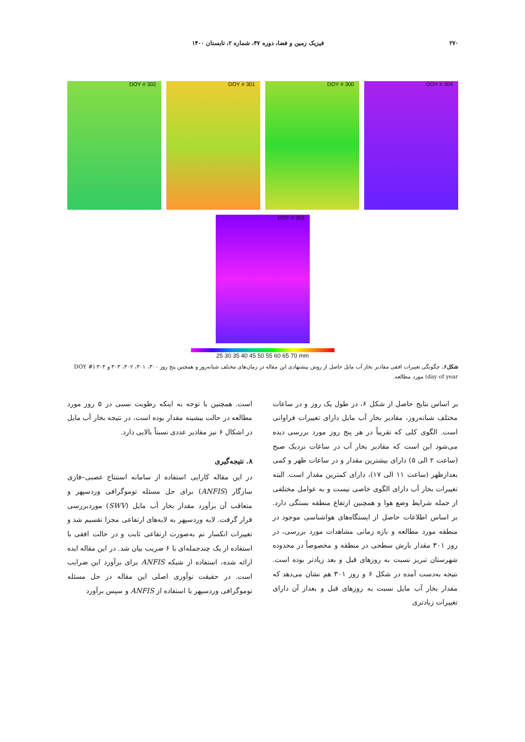۲۷۰ فیزیک زمین و فضا، دوره ۴۷، شماره ۲، تابستان ۱۴۰۰
DOY # 302
DOY # 301
DOY # 300
DOY # 304
DOY # 303
25 30 35 40 45 50 55 60 65 70 mm
شکل۶. چگونگی تغییرات افقی مقادیر بخار آب مایل حاصل از روش پیشنهادی این مقاله در زمان‌های مختلف شبانه‌روز و همچنین پنج روز ۳۰۰، ۳۰۱، ۳۰۲، ۳۰۳ و ۳۰۴ (DOY # day of year) مورد مطالعه.
بر اساس نتایج حاصل از شکل ۶، در طول یک روز و در ساعات مختلف شبانه‌روز، مقادیر بخار آب مایل دارای تغییرات فراوانی است. الگوی کلی که تقریباً در هر پنج روز مورد بررسی دیده می‌شود این است که مقادیر بخار آب در ساعات نزدیک صبح (ساعت ۲ الی ۵) دارای بیشترین مقدار و در ساعات ظهر و کمی بعدازظهر (ساعت ۱۱ الی ۱۷)، دارای کمترین مقدار است. البته تغییرات بخار آب دارای الگوی خاصی نیست و به عوامل مختلفی از جمله شرایط وضع هوا و همچنین ارتفاع منطقه بستگی دارد. بر اساس اطلاعات حاصل از ایستگاه‌های هواشناسی موجود در منطقه مورد مطالعه و بازه زمانی مشاهدات مورد بررسی، در روز ۳۰۱ مقدار بارش سطحی در منطقه و مخصوصاً در محدوده شهرستان تبریز نسبت به روزهای قبل و بعد زیادتر بوده است. نتیجه به‌دست آمده در شکل ۶ و روز ۳۰۱ هم نشان می‌دهد که مقدار بخار آب مایل نسبت به روزهای قبل و بعداز آن دارای تغییرات زیادتری
است. همچنین با توجه به اینکه رطوبت نسبی در ۵ روز مورد مطالعه در حالت بیشینه مقدار بوده است، در نتیجه بخار آب مایل در اشکال ۶ نیز مقادیر عددی نسبتاً بالایی دارد.
۸. نتیجه‌گیری
در این مقاله کارایی استفاده از سامانه استنتاج عصبی–فازی سازگار (ANFIS) برای حل مسئله توموگرافی وردسپهر و متعاقب آن برآورد مقدار بخار آب مایل (SWV) موردبررسی قرار گرفت. لایه وردسپهر به لایه‌های ارتفاعی مجزا تقسیم شد و تغییرات انکسار نم به‌صورت ارتفاعی ثابت و در حالت افقی با استفاده از یک چندجمله‌ای با ۶ ضریب بیان شد. در این مقاله ایده ارائه شده، استفاده از شبکه ANFIS برای برآورد این ضرایب است. در حقیقت نوآوری اصلی این مقاله در حل مسئله توموگرافی وردسپهر با استفاده از ANFIS و سپس برآورد